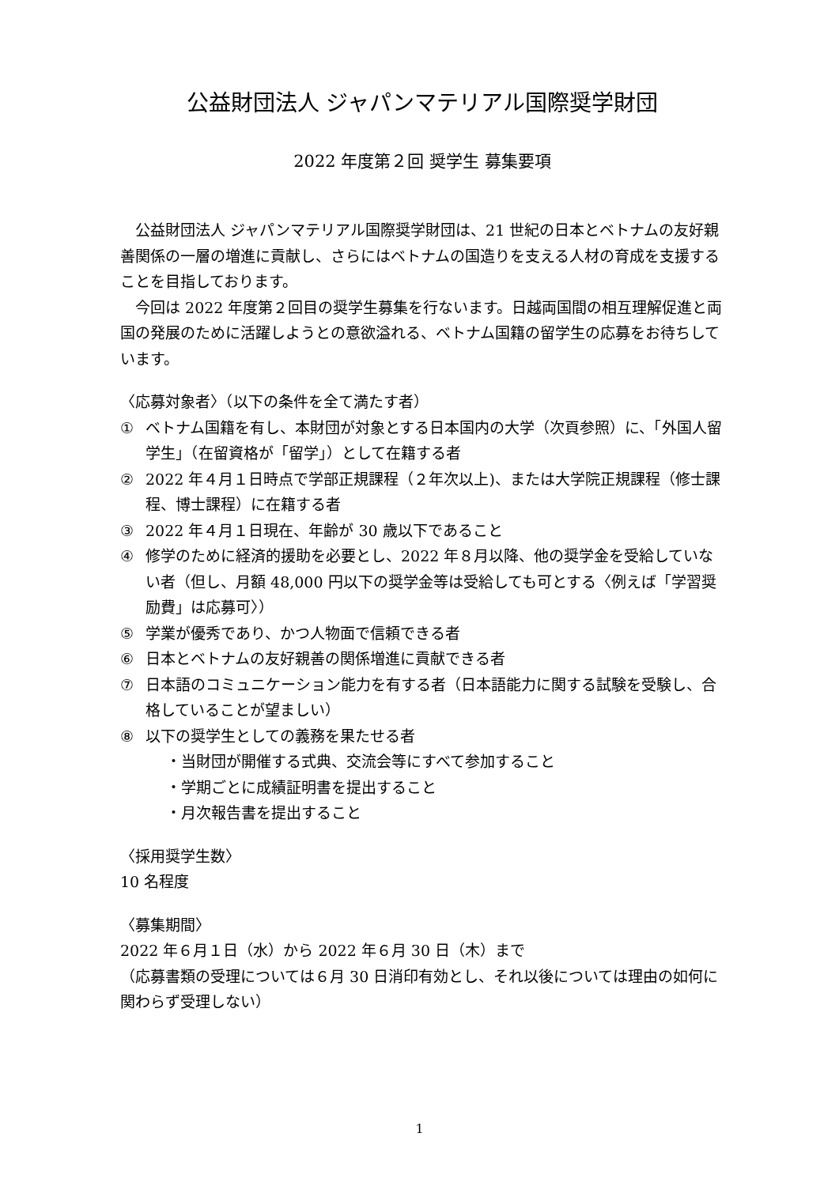公益財団法人 ジャパンマテリアル国際奨学財団
2022 年度第２回 奨学生 募集要項
公益財団法人 ジャパンマテリアル国際奨学財団は、21 世紀の日本とベトナムの友好親善関係の一層の増進に貢献し、さらにはベトナムの国造りを支える人材の育成を支援することを目指しております。
今回は 2022 年度第２回目の奨学生募集を行ないます。日越両国間の相互理解促進と両国の発展のために活躍しようとの意欲溢れる、ベトナム国籍の留学生の応募をお待ちしています。
〈応募対象者〉（以下の条件を全て満たす者）
① ベトナム国籍を有し、本財団が対象とする日本国内の大学（次頁参照）に、「外国人留学生」（在留資格が「留学」）として在籍する者
② 2022 年４月１日時点で学部正規課程（２年次以上)、または大学院正規課程（修士課程、博士課程）に在籍する者
③ 2022 年４月１日現在、年齢が 30 歳以下であること
④ 修学のために経済的援助を必要とし、2022 年８月以降、他の奨学金を受給していない者（但し、月額 48,000 円以下の奨学金等は受給しても可とする〈例えば「学習奨励費」は応募可〉）
⑤ 学業が優秀であり、かつ人物面で信頼できる者
⑥ 日本とベトナムの友好親善の関係増進に貢献できる者
⑦ 日本語のコミュニケーション能力を有する者（日本語能力に関する試験を受験し、合格していることが望ましい）
⑧ 以下の奨学生としての義務を果たせる者
・当財団が開催する式典、交流会等にすべて参加すること
・学期ごとに成績証明書を提出すること
・月次報告書を提出すること
〈採用奨学生数〉
10 名程度
〈募集期間〉
2022 年６月１日（水）から 2022 年６月 30 日（木）まで
（応募書類の受理については６月 30 日消印有効とし、それ以後については理由の如何に関わらず受理しない）
1